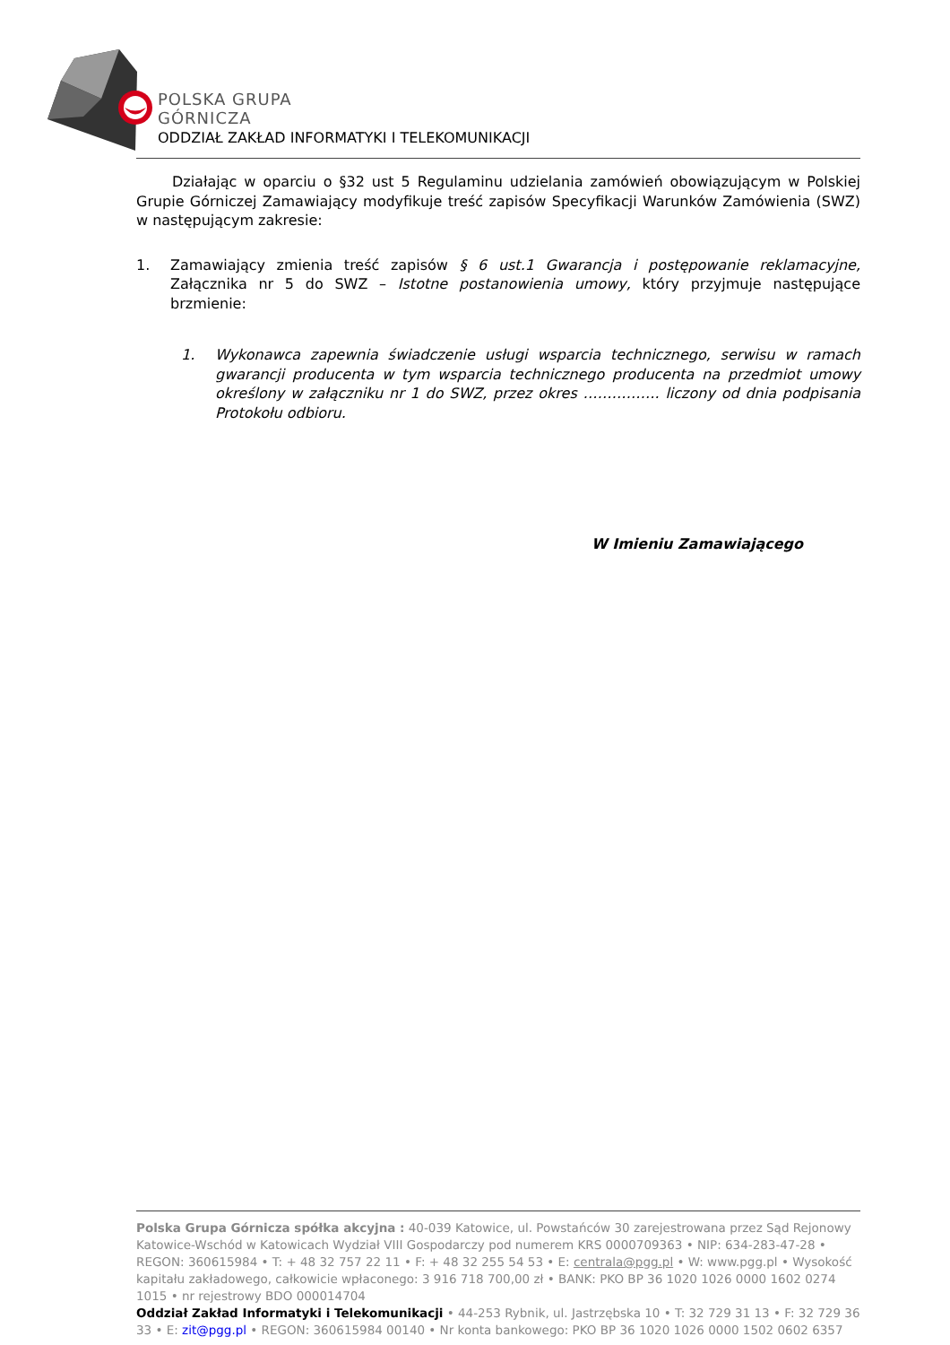POLSKA GRUPA
GÓRNICZA
ODDZIAŁ ZAKŁAD INFORMATYKI I TELEKOMUNIKACJI
Działając w oparciu o §32 ust 5 Regulaminu udzielania zamówień obowiązującym w Polskiej Grupie Górniczej Zamawiający modyfikuje treść zapisów Specyfikacji Warunków Zamówienia (SWZ) w następującym zakresie:
1. Zamawiający zmienia treść zapisów § 6 ust.1 Gwarancja i postępowanie reklamacyjne, Załącznika nr 5 do SWZ – Istotne postanowienia umowy, który przyjmuje następujące brzmienie:
1. Wykonawca zapewnia świadczenie usługi wsparcia technicznego, serwisu w ramach gwarancji producenta w tym wsparcia technicznego producenta na przedmiot umowy określony w załączniku nr 1 do SWZ, przez okres ……………. liczony od dnia podpisania Protokołu odbioru.
W Imieniu Zamawiającego
Polska Grupa Górnicza spółka akcyjna : 40-039 Katowice, ul. Powstańców 30 zarejestrowana przez Sąd Rejonowy Katowice-Wschód w Katowicach Wydział VIII Gospodarczy pod numerem KRS 0000709363 • NIP: 634-283-47-28 • REGON: 360615984 • T: + 48 32 757 22 11 • F: + 48 32 255 54 53 • E: centrala@pgg.pl • W: www.pgg.pl • Wysokość kapitału zakładowego, całkowicie wpłaconego: 3 916 718 700,00 zł • BANK: PKO BP 36 1020 1026 0000 1602 0274 1015 • nr rejestrowy BDO 000014704
Oddział Zakład Informatyki i Telekomunikacji • 44-253 Rybnik, ul. Jastrzębska 10 • T: 32 729 31 13 • F: 32 729 36 33 • E: zit@pgg.pl • REGON: 360615984 00140 • Nr konta bankowego: PKO BP 36 1020 1026 0000 1502 0602 6357